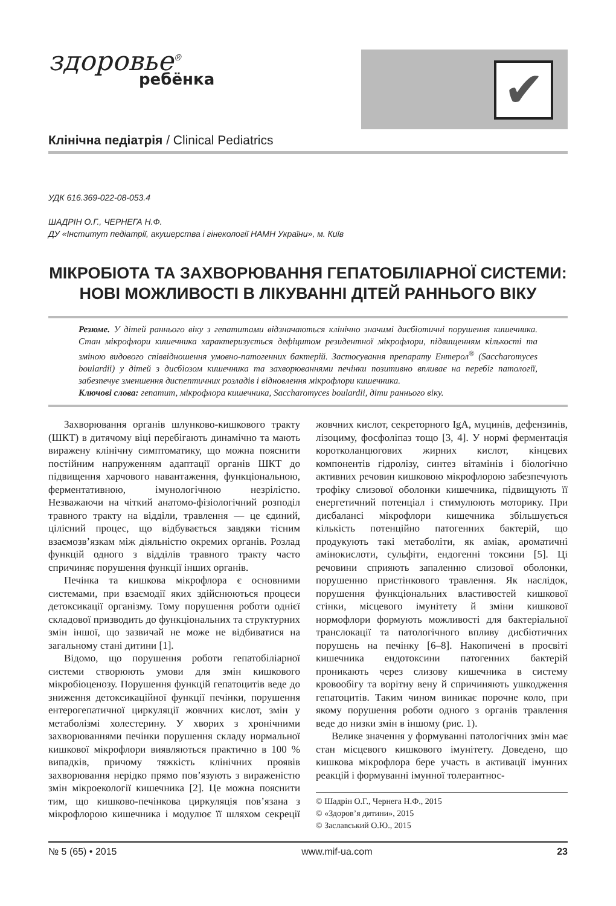здоровье<sup>®</sup>
ребёнка
✔
Клінічна педіатрія / Clinical Pediatrics
УДК 616.369-022-08-053.4
ШАДРІН О.Г., ЧЕРНЕГА Н.Ф.
ДУ «Інститут педіатрії, акушерства і гінекології НАМН України», м. Київ
МІКРОБІОТА ТА ЗАХВОРЮВАННЯ ГЕПАТОБІЛІАРНОЇ СИСТЕМИ: НОВІ МОЖЛИВОСТІ В ЛІКУВАННІ ДІТЕЙ РАННЬОГО ВІКУ
Резюме. У дітей раннього віку з гепатитами відзначаються клінічно значимі дисбіотичні порушення кишечника. Стан мікрофлори кишечника характеризується дефіцитом резидентної мікрофлори, підвищенням кількості та зміною видового співвідношення умовно-патогенних бактерій. Застосування препарату Ентерол<sup>®</sup> (Saccharomyces boulardii) у дітей з дисбіозом кишечника та захворюваннями печінки позитивно впливає на перебіг патології, забезпечує зменшення диспептичних розладів і відновлення мікрофлори кишечника.
Ключові слова: гепатит, мікрофлора кишечника, Saccharomyces boulardii, діти раннього віку.
Захворювання органів шлунково-кишкового тракту (ШКТ) в дитячому віці перебігають динамічно та мають виражену клінічну симптоматику, що можна пояснити постійним напруженням адаптації органів ШКТ до підвищення харчового навантаження, функціональною, ферментативною, імунологічною незрілістю. Незважаючи на чіткий анатомо-фізіологічний розподіл травного тракту на відділи, травлення — це єдиний, цілісний процес, що відбувається завдяки тісним взаємозв’язкам між діяльністю окремих органів. Розлад функцій одного з відділів травного тракту часто спричиняє порушення функції інших органів.
Печінка та кишкова мікрофлора є основними системами, при взаємодії яких здійснюються процеси детоксикації організму. Тому порушення роботи однієї складової призводить до функціональних та структурних змін іншої, що зазвичай не може не відбиватися на загальному стані дитини [1].
Відомо, що порушення роботи гепатобіліарної системи створюють умови для змін кишкового мікробіоценозу. Порушення функцій гепатоцитів веде до зниження детоксикаційної функції печінки, порушення ентерогепатичної циркуляції жовчних кислот, змін у метаболізмі холестерину. У хворих з хронічними захворюваннями печінки порушення складу нормальної кишкової мікрофлори виявляються практично в 100 % випадків, причому тяжкість клінічних проявів захворювання нерідко прямо пов’язують з вираженістю змін мікроекології кишечника [2]. Це можна пояснити тим, що кишково-печінкова циркуляція пов’язана з мікрофлорою кишечника і модулює її шляхом секреції жовчних кислот, секреторного IgA, муцинів, дефензинів, лізоциму, фосфоліпаз тощо [3, 4]. У нормі ферментація коротколанцюгових жирних кислот, кінцевих компонентів гідролізу, синтез вітамінів і біологічно активних речовин кишковою мікрофлорою забезпечують трофіку слизової оболонки кишечника, підвищують її енергетичний потенціал і стимулюють моторику. При дисбалансі мікрофлори кишечника збільшується кількість потенційно патогенних бактерій, що продукують такі метаболіти, як аміак, ароматичні амінокислоти, сульфіти, ендогенні токсини [5]. Ці речовини сприяють запаленню слизової оболонки, порушенню пристінкового травлення. Як наслідок, порушення функціональних властивостей кишкової стінки, місцевого імунітету й зміни кишкової нормофлори формують можливості для бактеріальної транслокації та патологічного впливу дисбіотичних порушень на печінку [6–8]. Накопичені в просвіті кишечника ендотоксини патогенних бактерій проникають через слизову кишечника в систему кровообігу та ворітну вену й спричиняють ушкодження гепатоцитів. Таким чином виникає порочне коло, при якому порушення роботи одного з органів травлення веде до низки змін в іншому (рис. 1).
Велике значення у формуванні патологічних змін має стан місцевого кишкового імунітету. Доведено, що кишкова мікрофлора бере участь в активації імунних реакцій і формуванні імунної толерантнос-
© Шадрін О.Г., Чернега Н.Ф., 2015
© «Здоров’я дитини», 2015
© Заславський О.Ю., 2015
№ 5 (65) • 2015 www.mif-ua.com 23